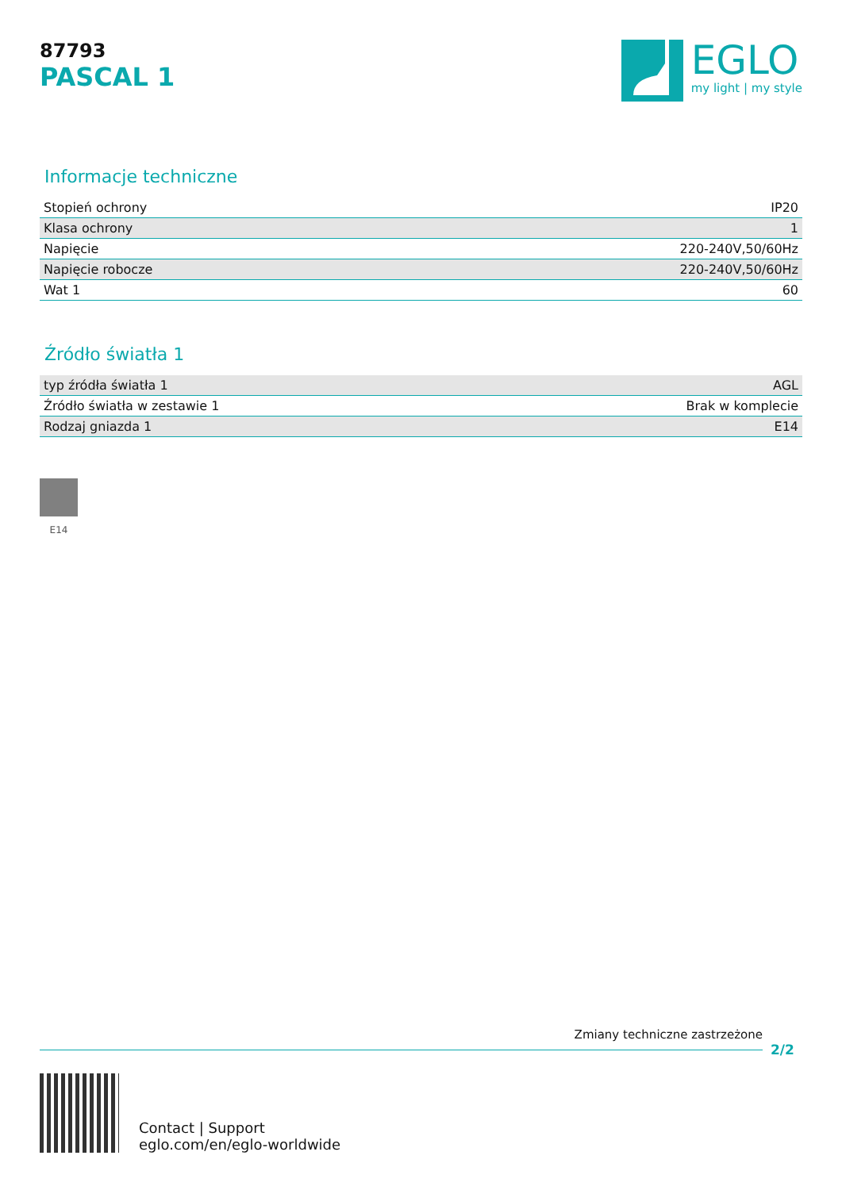87793
PASCAL 1
EGLO
my light | my style
Informacje techniczne
| Stopień ochrony | IP20 |
| Klasa ochrony | 1 |
| Napięcie | 220-240V,50/60Hz |
| Napięcie robocze | 220-240V,50/60Hz |
| Wat 1 | 60 |
Źródło światła 1
| typ źródła światła 1 | AGL |
| Źródło światła w zestawie 1 | Brak w komplecie |
| Rodzaj gniazda 1 | E14 |
E14
Zmiany techniczne zastrzeżone
2/2
Contact | Support
eglo.com/en/eglo-worldwide